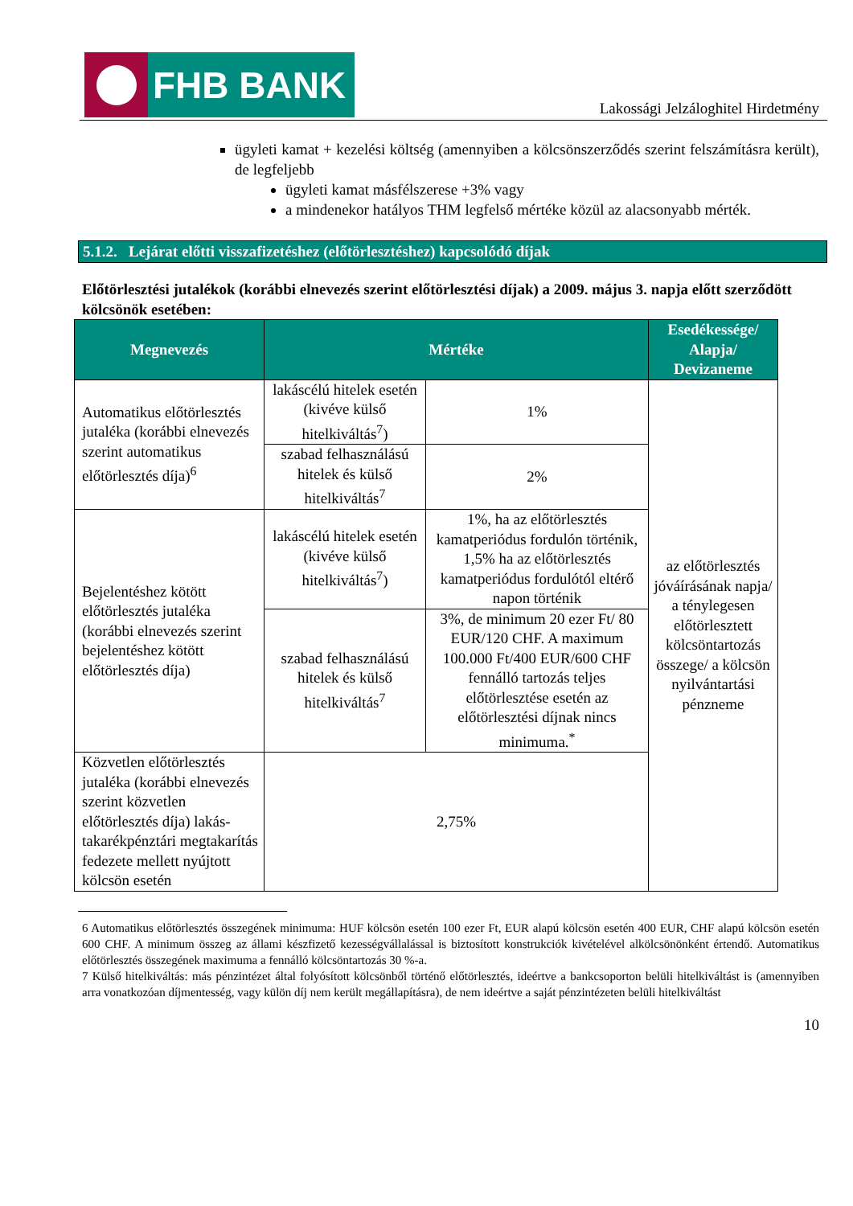FHB BANK
Lakossági Jelzáloghitel Hirdetmény
ügyleti kamat + kezelési költség (amennyiben a kölcsönszerződés szerint felszámításra került), de legfeljebb
ügyleti kamat másfélszerese +3% vagy
a mindenekor hatályos THM legfelső mértéke közül az alacsonyabb mérték.
5.1.2. Lejárat előtti visszafizetéshez (előtörlesztéshez) kapcsolódó díjak
Előtörlesztési jutalékok (korábbi elnevezés szerint előtörlesztési díjak) a 2009. május 3. napja előtt szerződött kölcsönök esetében:
| Megnevezés | Mértéke | | Esedékessége/ Alapja/ Devizaneme |
| --- | --- | --- | --- |
| Automatikus előtörlesztés jutaléka (korábbi elnevezés szerint automatikus előtörlesztés díja)<sup>6</sup> | lakáscélú hitelek esetén (kivéve külső hitelkiváltás<sup>7</sup>) | 1% | az előtörlesztés jóváírásának napja/ a ténylegesen előtörlesztett kölcsöntartozás összege/ a kölcsön nyilvántartási pénzneme |
| | szabad felhasználású hitelek és külső hitelkiváltás<sup>7</sup> | 2% | |
| Bejelentéshez kötött előtörlesztés jutaléka (korábbi elnevezés szerint bejelentéshez kötött előtörlesztés díja) | lakáscélú hitelek esetén (kivéve külső hitelkiváltás<sup>7</sup>) | 1%, ha az előtörlesztés kamatperiódus fordulón történik, 1,5% ha az előtörlesztés kamatperiódus fordulótól eltérő napon történik | |
| | szabad felhasználású hitelek és külső hitelkiváltás<sup>7</sup> | 3%, de minimum 20 ezer Ft/ 80 EUR/120 CHF. A maximum 100.000 Ft/400 EUR/600 CHF fennálló tartozás teljes előtörlesztése esetén az előtörlesztési díjnak nincs minimuma.<sup>*</sup> | |
| Közvetlen előtörlesztés jutaléka (korábbi elnevezés szerint közvetlen előtörlesztés díja) lakás-takarékpénztári megtakarítás fedezete mellett nyújtott kölcsön esetén | 2,75% | | |
6 Automatikus előtörlesztés összegének minimuma: HUF kölcsön esetén 100 ezer Ft, EUR alapú kölcsön esetén 400 EUR, CHF alapú kölcsön esetén 600 CHF. A minimum összeg az állami készfizető kezességvállalással is biztosított konstrukciók kivételével alkölcsönönként értendő. Automatikus előtörlesztés összegének maximuma a fennálló kölcsöntartozás 30 %-a.
7 Külső hitelkiváltás: más pénzintézet által folyósított kölcsönből történő előtörlesztés, ideértve a bankcsoporton belüli hitelkiváltást is (amennyiben arra vonatkozóan díjmentesség, vagy külön díj nem került megállapításra), de nem ideértve a saját pénzintézeten belüli hitelkiváltást
10